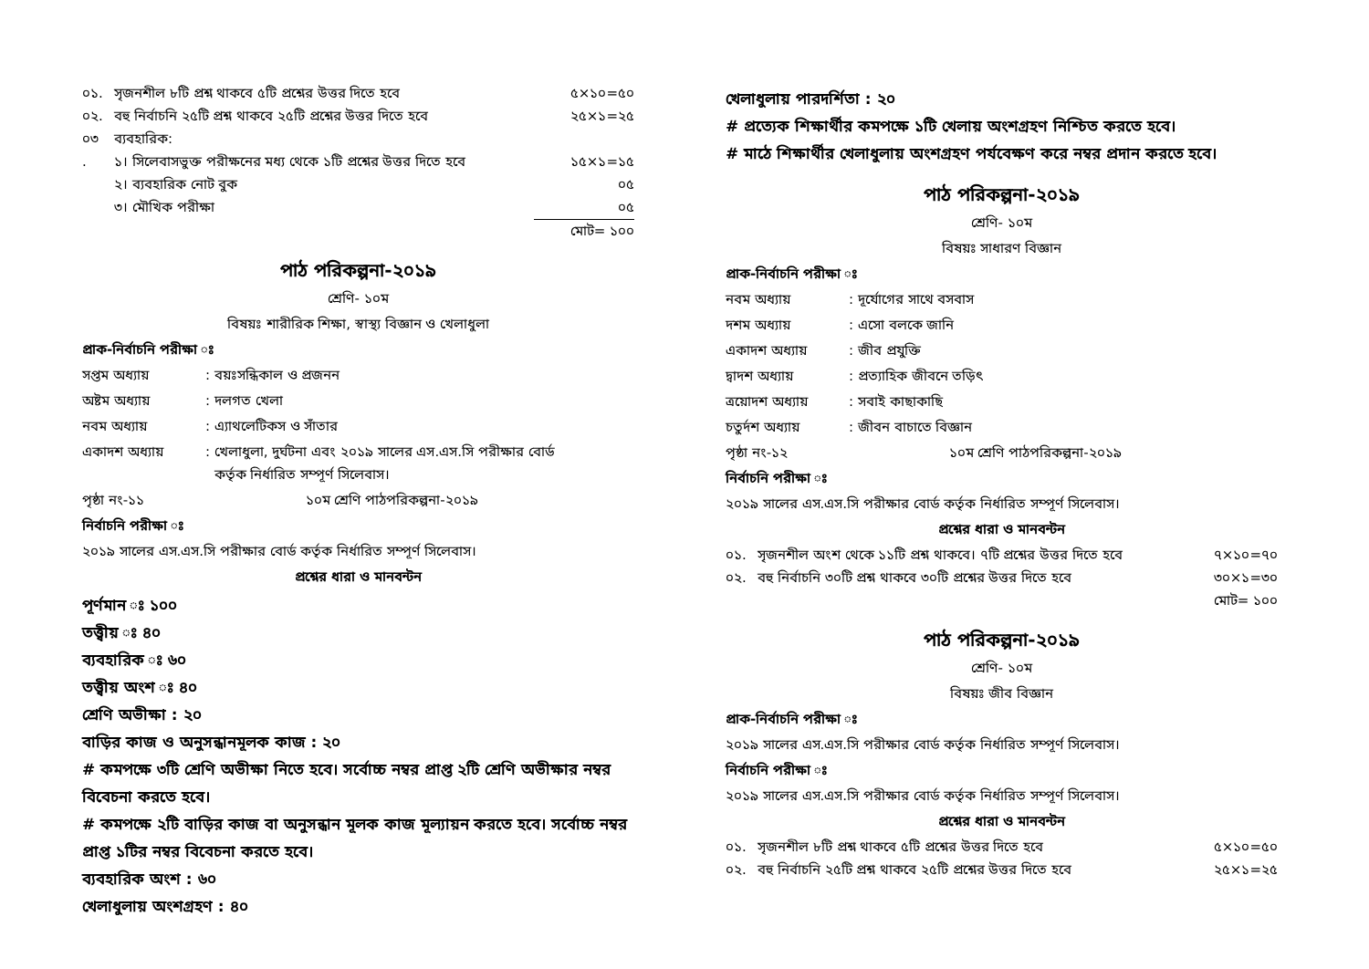০১. সৃজনশীল ৮টি প্রশ্ন থাকবে ৫টি প্রশ্নের উত্তর দিতে হবে ৫×১০=৫০
০২. বহু নির্বাচনি ২৫টি প্রশ্ন থাকবে ২৫টি প্রশ্নের উত্তর দিতে হবে ২৫×১=২৫
০৩ ব্যবহারিক:
. ১। সিলেবাসভুক্ত পরীক্ষনের মধ্য থেকে ১টি প্রশ্নের উত্তর দিতে হবে ১৫×১=১৫
২। ব্যবহারিক নোট বুক ০৫
৩। মৌখিক পরীক্ষা ০৫
মোট= ১০০
পাঠ পরিকল্পনা-২০১৯
শ্রেণি- ১০ম
বিষয়ঃ শারীরিক শিক্ষা, স্বাস্থ্য বিজ্ঞান ও খেলাধুলা
প্রাক-নির্বাচনি পরীক্ষা ঃ
সপ্তম অধ্যায়: বয়ঃসন্ধিকাল ও প্রজনন
অষ্টম অধ্যায়: দলগত খেলা
নবম অধ্যায়: এ্যাথলেটিকস ও সাঁতার
একাদশ অধ্যায়: খেলাধুলা, দুর্ঘটনা এবং ২০১৯ সালের এস.এস.সি পরীক্ষার বোর্ড
কর্তৃক নির্ধারিত সম্পূর্ণ সিলেবাস।
পৃষ্ঠা নং-১১ ১০ম শ্রেণি পাঠপরিকল্পনা-২০১৯
নির্বাচনি পরীক্ষা ঃ
২০১৯ সালের এস.এস.সি পরীক্ষার বোর্ড কর্তৃক নির্ধারিত সম্পূর্ণ সিলেবাস।
প্রশ্নের ধারা ও মানবন্টন
পূর্ণমান ঃ ১০০
তত্ত্বীয় ঃ ৪০
ব্যবহারিক ঃ ৬০
তত্ত্বীয় অংশ ঃ ৪০
শ্রেণি অভীক্ষা : ২০
বাড়ির কাজ ও অনুসন্ধানমূলক কাজ : ২০
# কমপক্ষে ৩টি শ্রেণি অভীক্ষা নিতে হবে। সর্বোচ্চ নম্বর প্রাপ্ত ২টি শ্রেণি অভীক্ষার নম্বর বিবেচনা করতে হবে।
# কমপক্ষে ২টি বাড়ির কাজ বা অনুসন্ধান মূলক কাজ মূল্যায়ন করতে হবে। সর্বোচ্চ নম্বর প্রাপ্ত ১টির নম্বর বিবেচনা করতে হবে।
ব্যবহারিক অংশ : ৬০
খেলাধুলায় অংশগ্রহণ : ৪০
খেলাধুলায় পারদর্শিতা : ২০
# প্রত্যেক শিক্ষার্থীর কমপক্ষে ১টি খেলায় অংশগ্রহণ নিশ্চিত করতে হবে।
# মাঠে শিক্ষার্থীর খেলাধুলায় অংশগ্রহণ পর্যবেক্ষণ করে নম্বর প্রদান করতে হবে।
পাঠ পরিকল্পনা-২০১৯
শ্রেণি- ১০ম
বিষয়ঃ সাধারণ বিজ্ঞান
প্রাক-নির্বাচনি পরীক্ষা ঃ
নবম অধ্যায়: দূর্যোগের সাথে বসবাস
দশম অধ্যায়: এসো বলকে জানি
একাদশ অধ্যায়: জীব প্রযুক্তি
দ্বাদশ অধ্যায়: প্রত্যাহিক জীবনে তড়িৎ
ত্রয়োদশ অধ্যায়: সবাই কাছাকাছি
চতুর্দশ অধ্যায়: জীবন বাচাতে বিজ্ঞান
পৃষ্ঠা নং-১২ ১০ম শ্রেণি পাঠপরিকল্পনা-২০১৯
নির্বাচনি পরীক্ষা ঃ
২০১৯ সালের এস.এস.সি পরীক্ষার বোর্ড কর্তৃক নির্ধারিত সম্পূর্ণ সিলেবাস।
প্রশ্নের ধারা ও মানবন্টন
০১. সৃজনশীল অংশ থেকে ১১টি প্রশ্ন থাকবে। ৭টি প্রশ্নের উত্তর দিতে হবে ৭×১০=৭০
০২. বহু নির্বাচনি ৩০টি প্রশ্ন থাকবে ৩০টি প্রশ্নের উত্তর দিতে হবে ৩০×১=৩০
মোট= ১০০
পাঠ পরিকল্পনা-২০১৯
শ্রেণি- ১০ম
বিষয়ঃ জীব বিজ্ঞান
প্রাক-নির্বাচনি পরীক্ষা ঃ
২০১৯ সালের এস.এস.সি পরীক্ষার বোর্ড কর্তৃক নির্ধারিত সম্পূর্ণ সিলেবাস।
নির্বাচনি পরীক্ষা ঃ
২০১৯ সালের এস.এস.সি পরীক্ষার বোর্ড কর্তৃক নির্ধারিত সম্পূর্ণ সিলেবাস।
প্রশ্নের ধারা ও মানবন্টন
০১. সৃজনশীল ৮টি প্রশ্ন থাকবে ৫টি প্রশ্নের উত্তর দিতে হবে ৫×১০=৫০
০২. বহু নির্বাচনি ২৫টি প্রশ্ন থাকবে ২৫টি প্রশ্নের উত্তর দিতে হবে ২৫×১=২৫